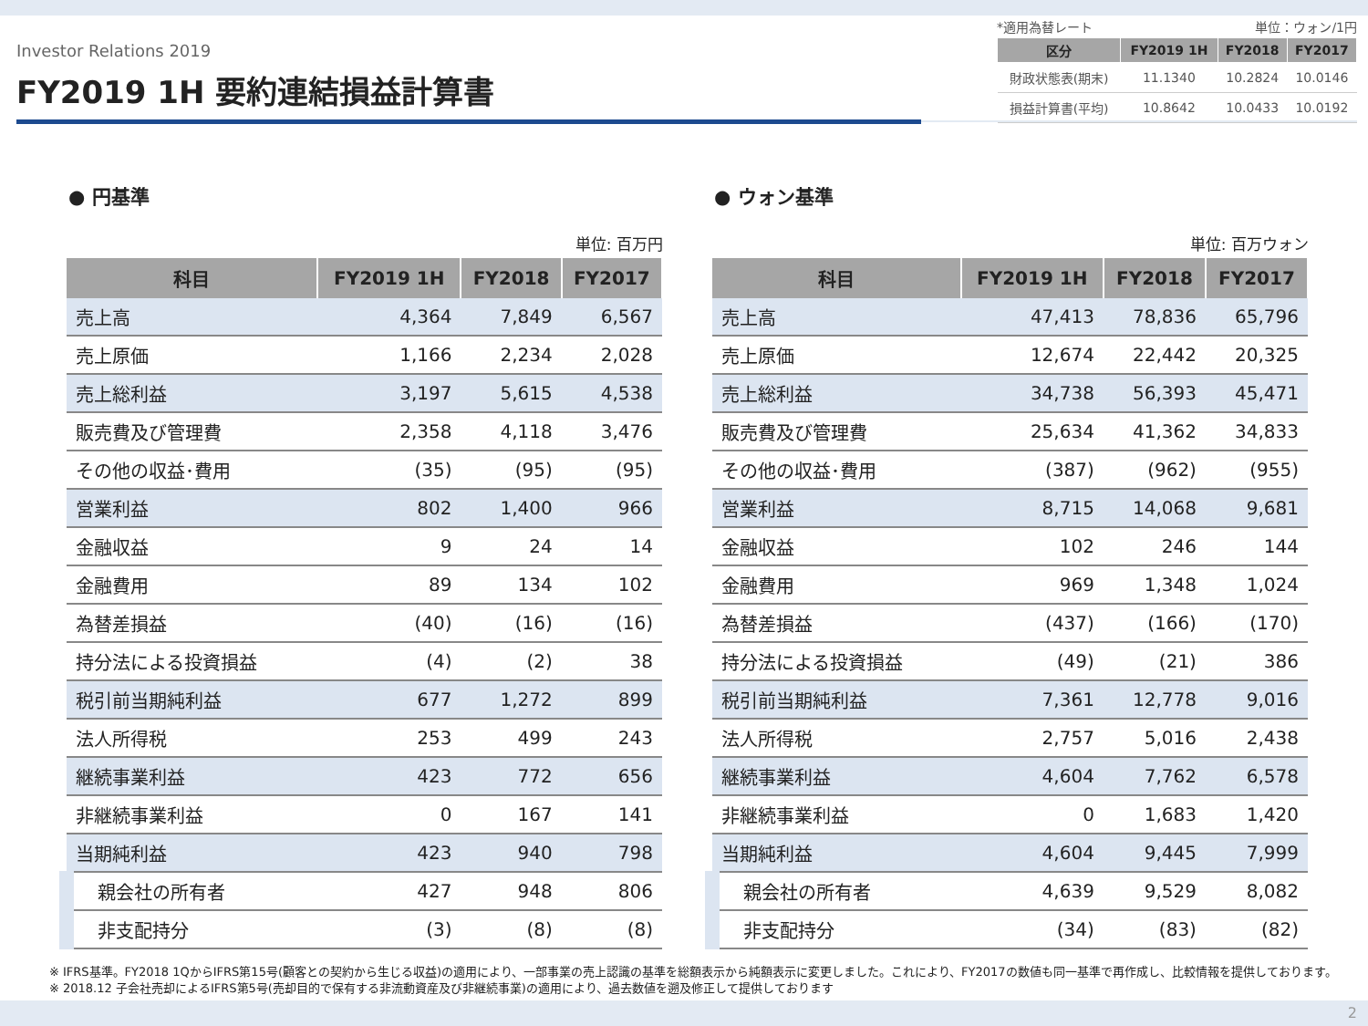Investor Relations 2019
FY2019 1H 要約連結損益計算書
*適用為替レート 単位：ウォン/1円
| 区分 | FY2019 1H | FY2018 | FY2017 |
| --- | --- | --- | --- |
| 財政状態表(期末) | 11.1340 | 10.2824 | 10.0146 |
| 損益計算書(平均) | 10.8642 | 10.0433 | 10.0192 |
● 円基準
単位: 百万円
| 科目 | FY2019 1H | FY2018 | FY2017 |
| --- | --- | --- | --- |
| 売上高 | 4,364 | 7,849 | 6,567 |
| 売上原価 | 1,166 | 2,234 | 2,028 |
| 売上総利益 | 3,197 | 5,615 | 4,538 |
| 販売費及び管理費 | 2,358 | 4,118 | 3,476 |
| その他の収益･費用 | (35) | (95) | (95) |
| 営業利益 | 802 | 1,400 | 966 |
| 金融収益 | 9 | 24 | 14 |
| 金融費用 | 89 | 134 | 102 |
| 為替差損益 | (40) | (16) | (16) |
| 持分法による投資損益 | (4) | (2) | 38 |
| 税引前当期純利益 | 677 | 1,272 | 899 |
| 法人所得税 | 253 | 499 | 243 |
| 継続事業利益 | 423 | 772 | 656 |
| 非継続事業利益 | 0 | 167 | 141 |
| 当期純利益 | 423 | 940 | 798 |
| 親会社の所有者 | 427 | 948 | 806 |
| 非支配持分 | (3) | (8) | (8) |
● ウォン基準
単位: 百万ウォン
| 科目 | FY2019 1H | FY2018 | FY2017 |
| --- | --- | --- | --- |
| 売上高 | 47,413 | 78,836 | 65,796 |
| 売上原価 | 12,674 | 22,442 | 20,325 |
| 売上総利益 | 34,738 | 56,393 | 45,471 |
| 販売費及び管理費 | 25,634 | 41,362 | 34,833 |
| その他の収益･費用 | (387) | (962) | (955) |
| 営業利益 | 8,715 | 14,068 | 9,681 |
| 金融収益 | 102 | 246 | 144 |
| 金融費用 | 969 | 1,348 | 1,024 |
| 為替差損益 | (437) | (166) | (170) |
| 持分法による投資損益 | (49) | (21) | 386 |
| 税引前当期純利益 | 7,361 | 12,778 | 9,016 |
| 法人所得税 | 2,757 | 5,016 | 2,438 |
| 継続事業利益 | 4,604 | 7,762 | 6,578 |
| 非継続事業利益 | 0 | 1,683 | 1,420 |
| 当期純利益 | 4,604 | 9,445 | 7,999 |
| 親会社の所有者 | 4,639 | 9,529 | 8,082 |
| 非支配持分 | (34) | (83) | (82) |
※ IFRS基準。FY2018 1QからIFRS第15号(顧客との契約から生じる収益)の適用により、一部事業の売上認識の基準を総額表示から純額表示に変更しました。これにより、FY2017の数値も同一基準で再作成し、比較情報を提供しております。
※ 2018.12 子会社売却によるIFRS第5号(売却目的で保有する非流動資産及び非継続事業)の適用により、過去数値を遡及修正して提供しております
2